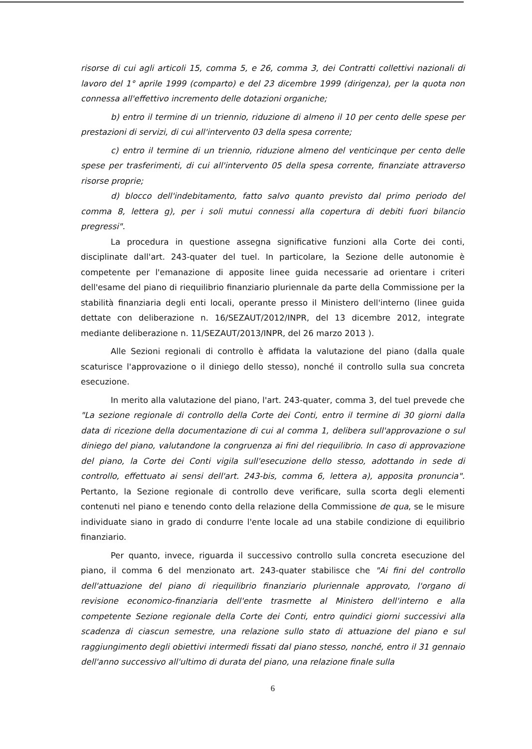risorse di cui agli articoli 15, comma 5, e 26, comma 3, dei Contratti collettivi nazionali di lavoro del 1° aprile 1999 (comparto) e del 23 dicembre 1999 (dirigenza), per la quota non connessa all'effettivo incremento delle dotazioni organiche;
b) entro il termine di un triennio, riduzione di almeno il 10 per cento delle spese per prestazioni di servizi, di cui all'intervento 03 della spesa corrente;
c) entro il termine di un triennio, riduzione almeno del venticinque per cento delle spese per trasferimenti, di cui all'intervento 05 della spesa corrente, finanziate attraverso risorse proprie;
d) blocco dell'indebitamento, fatto salvo quanto previsto dal primo periodo del comma 8, lettera g), per i soli mutui connessi alla copertura di debiti fuori bilancio pregressi".
La procedura in questione assegna significative funzioni alla Corte dei conti, disciplinate dall'art. 243-quater del tuel. In particolare, la Sezione delle autonomie è competente per l'emanazione di apposite linee guida necessarie ad orientare i criteri dell'esame del piano di riequilibrio finanziario pluriennale da parte della Commissione per la stabilità finanziaria degli enti locali, operante presso il Ministero dell'interno (linee guida dettate con deliberazione n. 16/SEZAUT/2012/INPR, del 13 dicembre 2012, integrate mediante deliberazione n. 11/SEZAUT/2013/INPR, del 26 marzo 2013 ).
Alle Sezioni regionali di controllo è affidata la valutazione del piano (dalla quale scaturisce l'approvazione o il diniego dello stesso), nonché il controllo sulla sua concreta esecuzione.
In merito alla valutazione del piano, l'art. 243-quater, comma 3, del tuel prevede che "La sezione regionale di controllo della Corte dei Conti, entro il termine di 30 giorni dalla data di ricezione della documentazione di cui al comma 1, delibera sull'approvazione o sul diniego del piano, valutandone la congruenza ai fini del riequilibrio. In caso di approvazione del piano, la Corte dei Conti vigila sull'esecuzione dello stesso, adottando in sede di controllo, effettuato ai sensi dell'art. 243-bis, comma 6, lettera a), apposita pronuncia". Pertanto, la Sezione regionale di controllo deve verificare, sulla scorta degli elementi contenuti nel piano e tenendo conto della relazione della Commissione de qua, se le misure individuate siano in grado di condurre l'ente locale ad una stabile condizione di equilibrio finanziario.
Per quanto, invece, riguarda il successivo controllo sulla concreta esecuzione del piano, il comma 6 del menzionato art. 243-quater stabilisce che "Ai fini del controllo dell'attuazione del piano di riequilibrio finanziario pluriennale approvato, l'organo di revisione economico-finanziaria dell'ente trasmette al Ministero dell'interno e alla competente Sezione regionale della Corte dei Conti, entro quindici giorni successivi alla scadenza di ciascun semestre, una relazione sullo stato di attuazione del piano e sul raggiungimento degli obiettivi intermedi fissati dal piano stesso, nonché, entro il 31 gennaio dell'anno successivo all'ultimo di durata del piano, una relazione finale sulla
6